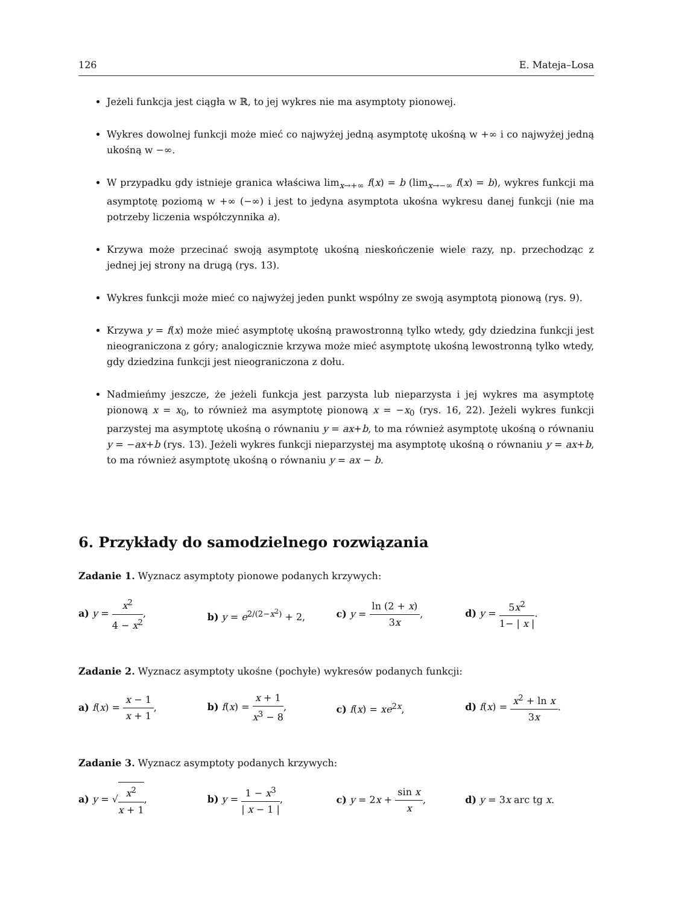126 E. Mateja–Losa
Jeżeli funkcja jest ciągła w ℝ, to jej wykres nie ma asymptoty pionowej.
Wykres dowolnej funkcji może mieć co najwyżej jedną asymptotę ukośną w +∞ i co najwyżej jedną ukośną w −∞.
W przypadku gdy istnieje granica właściwa lim<sub>x→+∞</sub> f(x) = b (lim<sub>x→−∞</sub> f(x) = b), wykres funkcji ma asymptotę poziomą w +∞ (−∞) i jest to jedyna asymptota ukośna wykresu danej funkcji (nie ma potrzeby liczenia współczynnika a).
Krzywa może przecinać swoją asymptotę ukośną nieskończenie wiele razy, np. przechodząc z jednej jej strony na drugą (rys. 13).
Wykres funkcji może mieć co najwyżej jeden punkt wspólny ze swoją asymptotą pionową (rys. 9).
Krzywa y = f(x) może mieć asymptotę ukośną prawostronną tylko wtedy, gdy dziedzina funkcji jest nieograniczona z góry; analogicznie krzywa może mieć asymptotę ukośną lewostronną tylko wtedy, gdy dziedzina funkcji jest nieograniczona z dołu.
Nadmieńmy jeszcze, że jeżeli funkcja jest parzysta lub nieparzysta i jej wykres ma asymptotę pionową x = x<sub>0</sub>, to również ma asymptotę pionową x = −x<sub>0</sub> (rys. 16, 22). Jeżeli wykres funkcji parzystej ma asymptotę ukośną o równaniu y = ax+b, to ma również asymptotę ukośną o równaniu y = −ax+b (rys. 13). Jeżeli wykres funkcji nieparzystej ma asymptotę ukośną o równaniu y = ax+b, to ma również asymptotę ukośną o równaniu y = ax − b.
6. Przykłady do samodzielnego rozwiązania
Zadanie 1. Wyznacz asymptoty pionowe podanych krzywych:
a) y = x<sup>2</sup> 4 − x<sup>2</sup>, b) y = e<sup>2/(2−x<sup>2</sup>)</sup> + 2, c) y = ln (2 + x) 3x, d) y = 5x<sup>2</sup> 1− | x |.
Zadanie 2. Wyznacz asymptoty ukośne (pochyłe) wykresów podanych funkcji:
a) f(x) = x − 1 x + 1,
b) f(x) = x + 1 x<sup>3</sup> − 8,
c) f(x) = xe<sup>2x</sup>,
d) f(x) = x<sup>2</sup> + ln x 3x.
Zadanie 3. Wyznacz asymptoty podanych krzywych:
a) y = √x<sup>2</sup> x + 1,
b) y = 1 − x<sup>3</sup> | x − 1 |,
c) y = 2x + sin x x, d) y = 3x arc tg x.